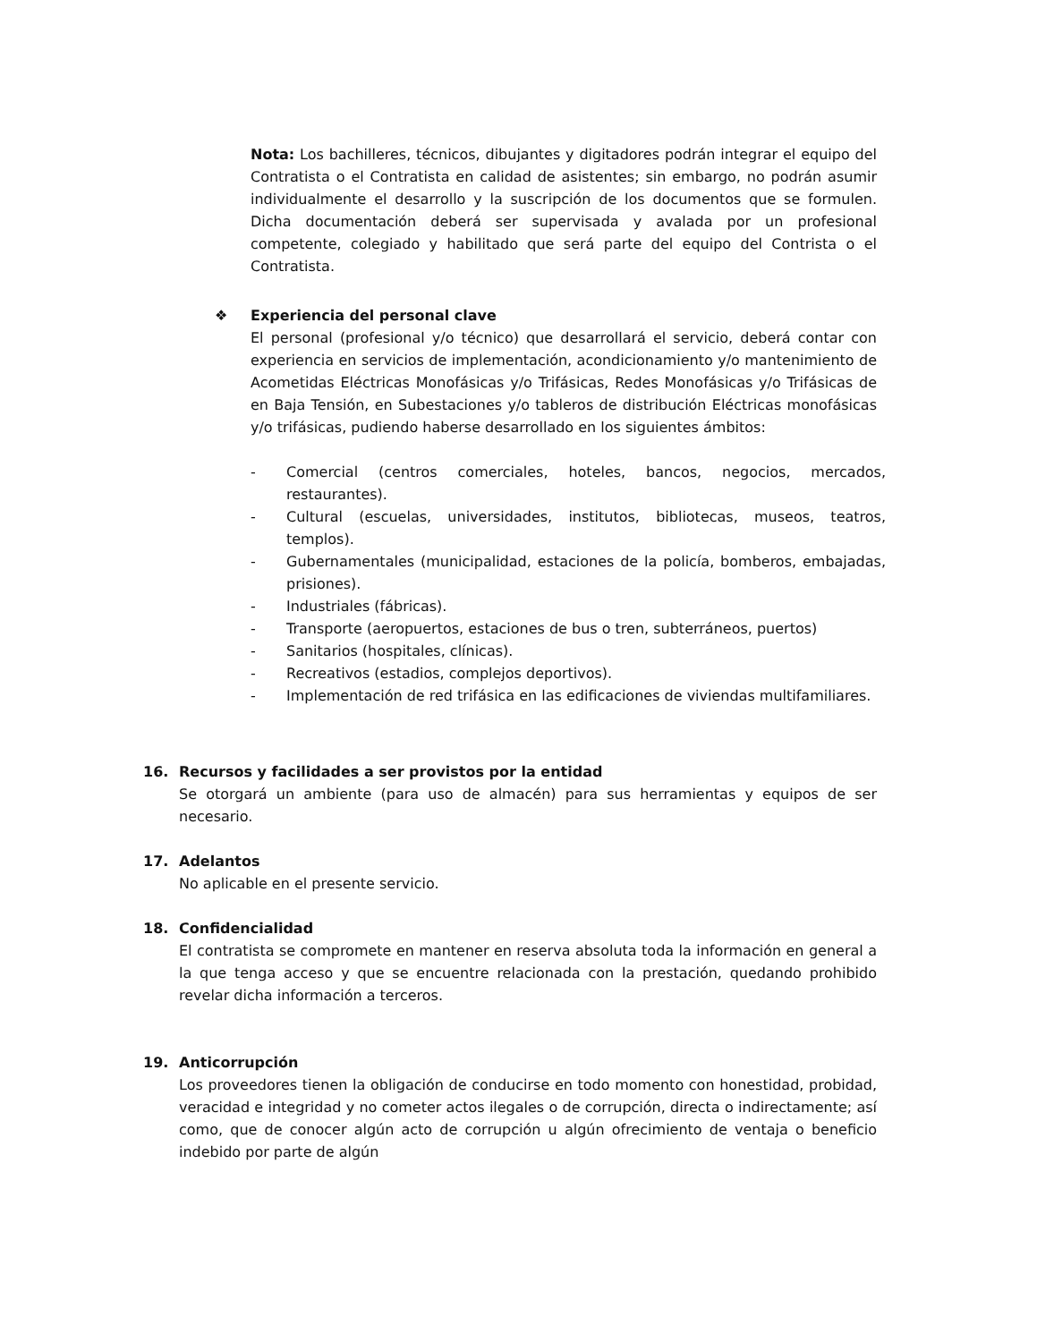Nota: Los bachilleres, técnicos, dibujantes y digitadores podrán integrar el equipo del Contratista o el Contratista en calidad de asistentes; sin embargo, no podrán asumir individualmente el desarrollo y la suscripción de los documentos que se formulen. Dicha documentación deberá ser supervisada y avalada por un profesional competente, colegiado y habilitado que será parte del equipo del Contrista o el Contratista.
❖ Experiencia del personal clave
El personal (profesional y/o técnico) que desarrollará el servicio, deberá contar con experiencia en servicios de implementación, acondicionamiento y/o mantenimiento de Acometidas Eléctricas Monofásicas y/o Trifásicas, Redes Monofásicas y/o Trifásicas de en Baja Tensión, en Subestaciones y/o tableros de distribución Eléctricas monofásicas y/o trifásicas, pudiendo haberse desarrollado en los siguientes ámbitos:
- Comercial (centros comerciales, hoteles, bancos, negocios, mercados, restaurantes).
- Cultural (escuelas, universidades, institutos, bibliotecas, museos, teatros, templos).
- Gubernamentales (municipalidad, estaciones de la policía, bomberos, embajadas, prisiones).
- Industriales (fábricas).
- Transporte (aeropuertos, estaciones de bus o tren, subterráneos, puertos)
- Sanitarios (hospitales, clínicas).
- Recreativos (estadios, complejos deportivos).
- Implementación de red trifásica en las edificaciones de viviendas multifamiliares.
16. Recursos y facilidades a ser provistos por la entidad
Se otorgará un ambiente (para uso de almacén) para sus herramientas y equipos de ser necesario.
17. Adelantos
No aplicable en el presente servicio.
18. Confidencialidad
El contratista se compromete en mantener en reserva absoluta toda la información en general a la que tenga acceso y que se encuentre relacionada con la prestación, quedando prohibido revelar dicha información a terceros.
19. Anticorrupción
Los proveedores tienen la obligación de conducirse en todo momento con honestidad, probidad, veracidad e integridad y no cometer actos ilegales o de corrupción, directa o indirectamente; así como, que de conocer algún acto de corrupción u algún ofrecimiento de ventaja o beneficio indebido por parte de algún